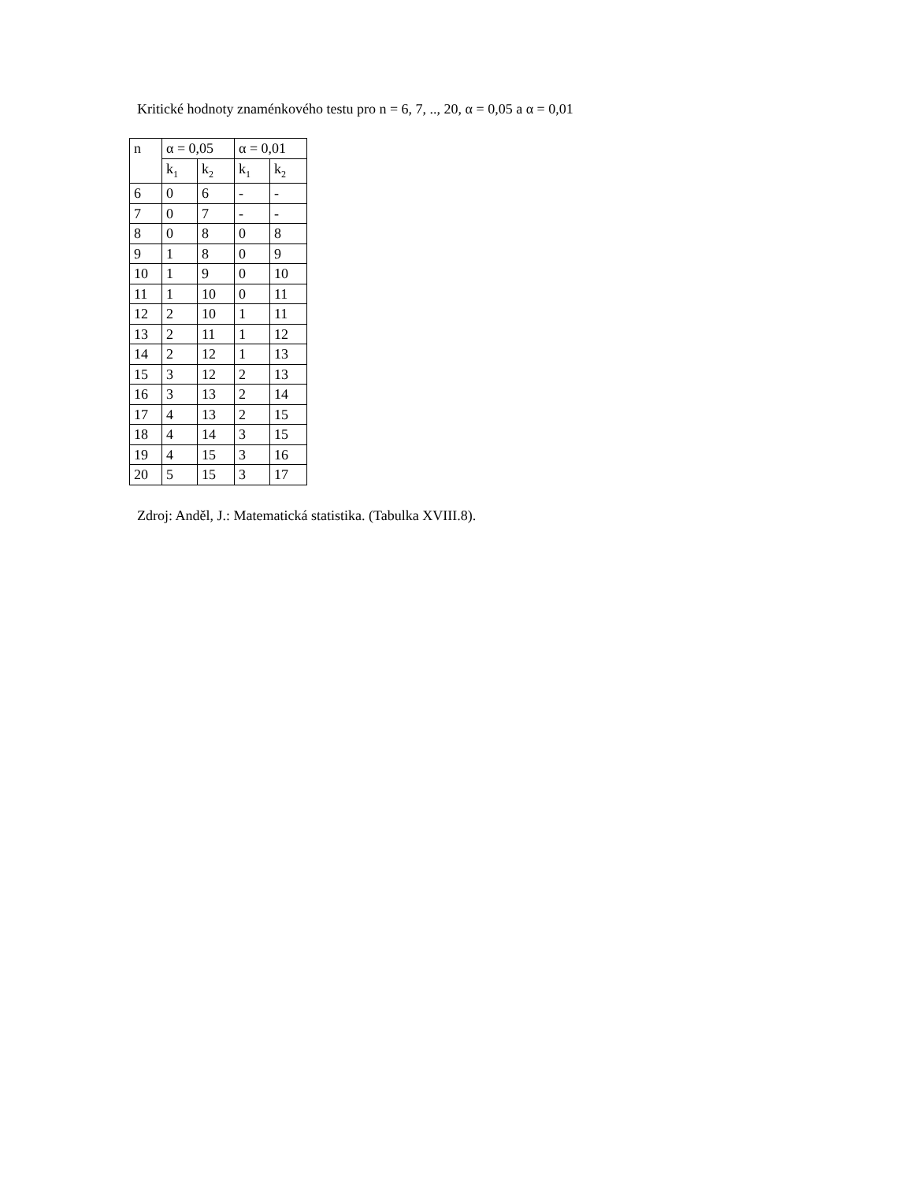Kritické hodnoty znaménkového testu pro n = 6, 7, .., 20, α = 0,05 a α = 0,01
| n | α = 0,05 | | α = 0,01 | |
| --- | --- | --- | --- | --- |
| | k<sub>1</sub> | k<sub>2</sub> | k<sub>1</sub> | k<sub>2</sub> |
| 6 | 0 | 6 | - | - |
| 7 | 0 | 7 | - | - |
| 8 | 0 | 8 | 0 | 8 |
| 9 | 1 | 8 | 0 | 9 |
| 10 | 1 | 9 | 0 | 10 |
| 11 | 1 | 10 | 0 | 11 |
| 12 | 2 | 10 | 1 | 11 |
| 13 | 2 | 11 | 1 | 12 |
| 14 | 2 | 12 | 1 | 13 |
| 15 | 3 | 12 | 2 | 13 |
| 16 | 3 | 13 | 2 | 14 |
| 17 | 4 | 13 | 2 | 15 |
| 18 | 4 | 14 | 3 | 15 |
| 19 | 4 | 15 | 3 | 16 |
| 20 | 5 | 15 | 3 | 17 |
Zdroj: Anděl, J.: Matematická statistika. (Tabulka XVIII.8).